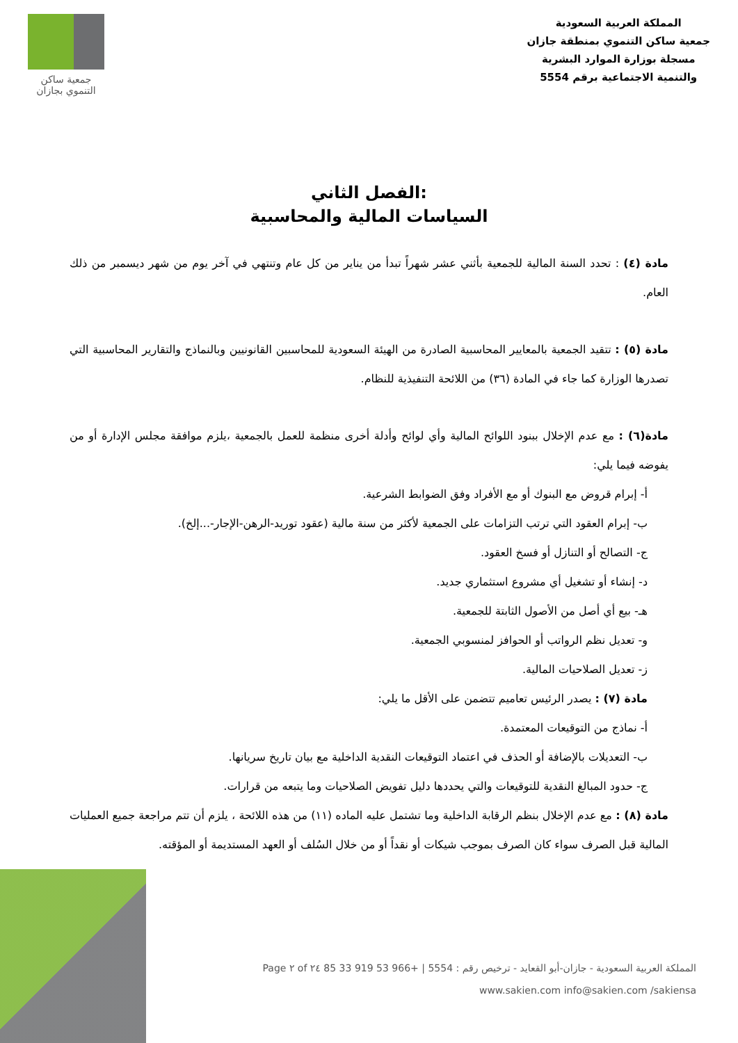المملكة العربية السعودية
جمعية ساكن التنموي بمنطقة جازان
مسجلة بوزارة الموارد البشرية
والتنمية الاجتماعية برقم 5554
جمعية ساكن
التنموي بجازان
الفصل الثاني:
السياسات المالية والمحاسبية
مادة (٤) : تحدد السنة المالية للجمعية بأثني عشر شهراً تبدأ من يناير من كل عام وتنتهي في آخر يوم من شهر ديسمبر من ذلك العام.
مادة (٥) : تتقيد الجمعية بالمعايير المحاسبية الصادرة من الهيئة السعودية للمحاسبين القانونيين وبالنماذج والتقارير المحاسبية التي تصدرها الوزارة كما جاء في المادة (٣٦) من اللائحة التنفيذية للنظام.
مادة(٦) : مع عدم الإخلال ببنود اللوائح المالية وأي لوائح وأدلة أخرى منظمة للعمل بالجمعية ،يلزم موافقة مجلس الإدارة أو من يفوضه فيما يلي:
أ- إبرام قروض مع البنوك أو مع الأفراد وفق الضوابط الشرعية.
ب- إبرام العقود التي ترتب التزامات على الجمعية لأكثر من سنة مالية (عقود توريد-الرهن-الإجار-...إلخ).
ج- التصالح أو التنازل أو فسخ العقود.
د- إنشاء أو تشغيل أي مشروع استثماري جديد.
هـ- بيع أي أصل من الأصول الثابتة للجمعية.
و- تعديل نظم الرواتب أو الحوافز لمنسوبي الجمعية.
ز- تعديل الصلاحيات المالية.
مادة (٧) : يصدر الرئيس تعاميم تتضمن على الأقل ما يلي:
أ- نماذج من التوقيعات المعتمدة.
ب- التعديلات بالإضافة أو الحذف في اعتماد التوقيعات النقدية الداخلية مع بيان تاريخ سريانها.
ج- حدود المبالغ النقدية للتوقيعات والتي يحددها دليل تفويض الصلاحيات وما يتبعه من قرارات.
مادة (٨) : مع عدم الإخلال بنظم الرقابة الداخلية وما تشتمل عليه الماده (١١) من هذه اللائحة ، يلزم أن تتم مراجعة جميع العمليات المالية قبل الصرف سواء كان الصرف بموجب شيكات أو نقداً أو من خلال السُلف أو العهد المستديمة أو المؤقته.
المملكة العربية السعودية - جازان-أبو القعايد - ترخيص رقم : 5554 | +966 53 919 33 85 Page ٢ of ٢٤
www.sakien.com info@sakien.com /sakiensa